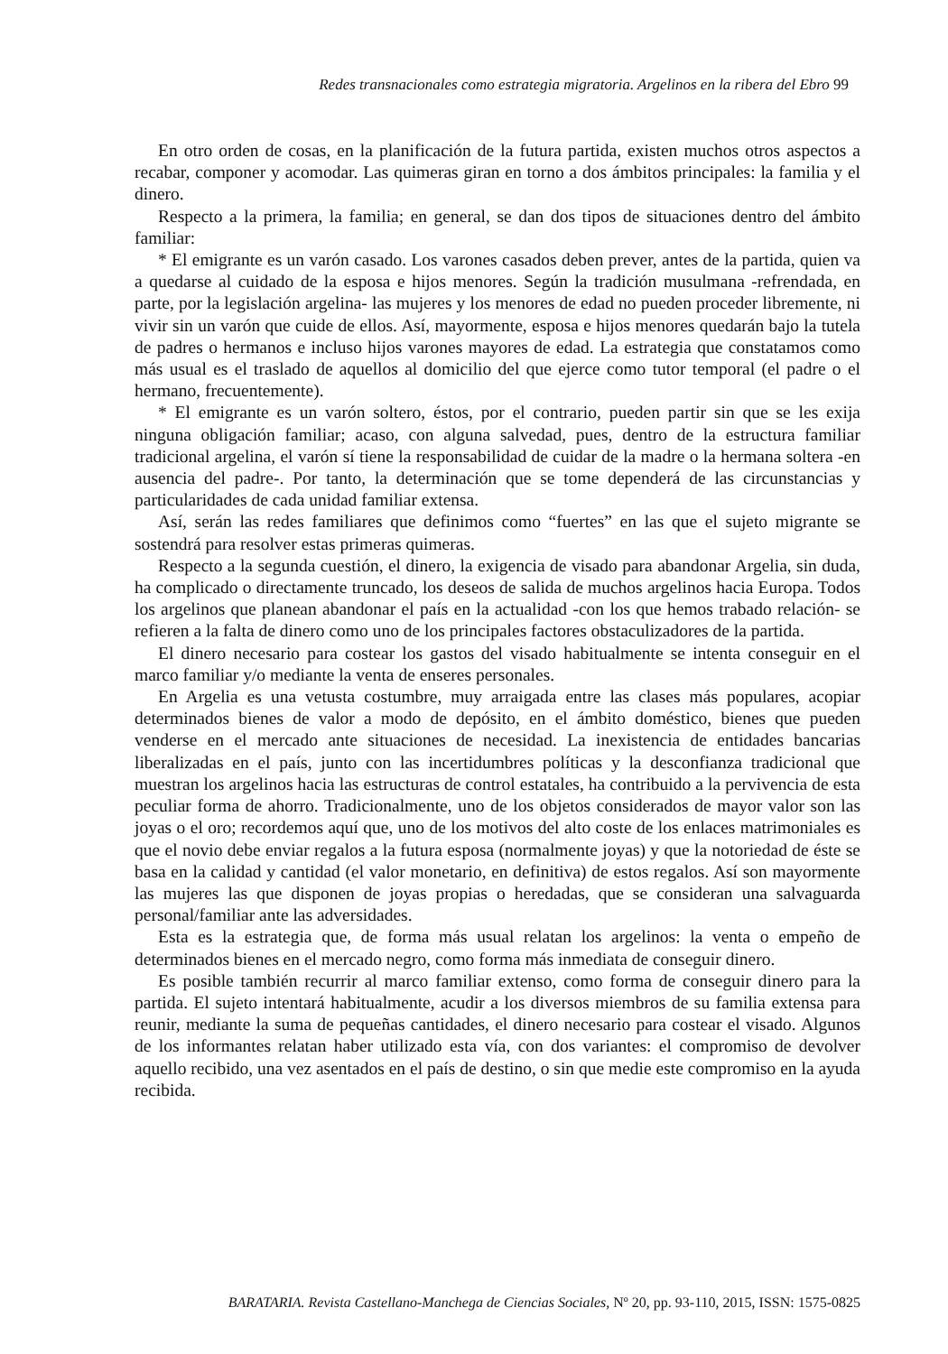Redes transnacionales como estrategia migratoria. Argelinos en la ribera del Ebro 99
En otro orden de cosas, en la planificación de la futura partida, existen muchos otros aspectos a recabar, componer y acomodar. Las quimeras giran en torno a dos ámbitos principales: la familia y el dinero.
Respecto a la primera, la familia; en general, se dan dos tipos de situaciones dentro del ámbito familiar:
* El emigrante es un varón casado. Los varones casados deben prever, antes de la partida, quien va a quedarse al cuidado de la esposa e hijos menores. Según la tradición musulmana -refrendada, en parte, por la legislación argelina- las mujeres y los menores de edad no pueden proceder libremente, ni vivir sin un varón que cuide de ellos. Así, mayormente, esposa e hijos menores quedarán bajo la tutela de padres o hermanos e incluso hijos varones mayores de edad. La estrategia que constatamos como más usual es el traslado de aquellos al domicilio del que ejerce como tutor temporal (el padre o el hermano, frecuentemente).
* El emigrante es un varón soltero, éstos, por el contrario, pueden partir sin que se les exija ninguna obligación familiar; acaso, con alguna salvedad, pues, dentro de la estructura familiar tradicional argelina, el varón sí tiene la responsabilidad de cuidar de la madre o la hermana soltera -en ausencia del padre-. Por tanto, la determinación que se tome dependerá de las circunstancias y particularidades de cada unidad familiar extensa.
Así, serán las redes familiares que definimos como “fuertes” en las que el sujeto migrante se sostendrá para resolver estas primeras quimeras.
Respecto a la segunda cuestión, el dinero, la exigencia de visado para abandonar Argelia, sin duda, ha complicado o directamente truncado, los deseos de salida de muchos argelinos hacia Europa. Todos los argelinos que planean abandonar el país en la actualidad -con los que hemos trabado relación- se refieren a la falta de dinero como uno de los principales factores obstaculizadores de la partida.
El dinero necesario para costear los gastos del visado habitualmente se intenta conseguir en el marco familiar y/o mediante la venta de enseres personales.
En Argelia es una vetusta costumbre, muy arraigada entre las clases más populares, acopiar determinados bienes de valor a modo de depósito, en el ámbito doméstico, bienes que pueden venderse en el mercado ante situaciones de necesidad. La inexistencia de entidades bancarias liberalizadas en el país, junto con las incertidumbres políticas y la desconfianza tradicional que muestran los argelinos hacia las estructuras de control estatales, ha contribuido a la pervivencia de esta peculiar forma de ahorro. Tradicionalmente, uno de los objetos considerados de mayor valor son las joyas o el oro; recordemos aquí que, uno de los motivos del alto coste de los enlaces matrimoniales es que el novio debe enviar regalos a la futura esposa (normalmente joyas) y que la notoriedad de éste se basa en la calidad y cantidad (el valor monetario, en definitiva) de estos regalos. Así son mayormente las mujeres las que disponen de joyas propias o heredadas, que se consideran una salvaguarda personal/familiar ante las adversidades.
Esta es la estrategia que, de forma más usual relatan los argelinos: la venta o empeño de determinados bienes en el mercado negro, como forma más inmediata de conseguir dinero.
Es posible también recurrir al marco familiar extenso, como forma de conseguir dinero para la partida. El sujeto intentará habitualmente, acudir a los diversos miembros de su familia extensa para reunir, mediante la suma de pequeñas cantidades, el dinero necesario para costear el visado. Algunos de los informantes relatan haber utilizado esta vía, con dos variantes: el compromiso de devolver aquello recibido, una vez asentados en el país de destino, o sin que medie este compromiso en la ayuda recibida.
BARATARIA. Revista Castellano-Manchega de Ciencias Sociales, Nº 20, pp. 93-110, 2015, ISSN: 1575-0825